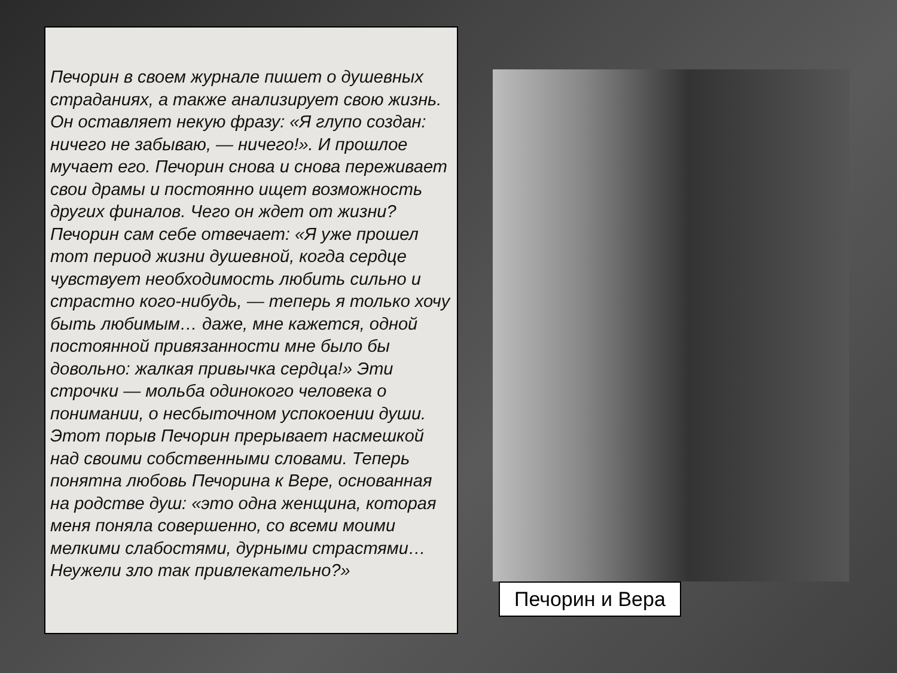Печорин в своем журнале пишет о душевных страданиях, а также анализирует свою жизнь. Он оставляет некую фразу: «Я глупо создан: ничего не забываю, — ничего!». И прошлое мучает его. Печорин снова и снова переживает свои драмы и постоянно ищет возможность других финалов. Чего он ждет от жизни? Печорин сам себе отвечает: «Я уже прошел тот период жизни душевной, когда сердце чувствует необходимость любить сильно и страстно кого-нибудь, — теперь я только хочу быть любимым… даже, мне кажется, одной постоянной привязанности мне было бы довольно: жалкая привычка сердца!» Эти строчки — мольба одинокого человека о понимании, о несбыточном успокоении души. Этот порыв Печорин прерывает насмешкой над своими собственными словами. Теперь понятна любовь Печорина к Вере, основанная на родстве душ: «это одна женщина, которая меня поняла совершенно, со всеми моими мелкими слабостями, дурными страстями… Неужели зло так привлекательно?»
Печорин и Вера